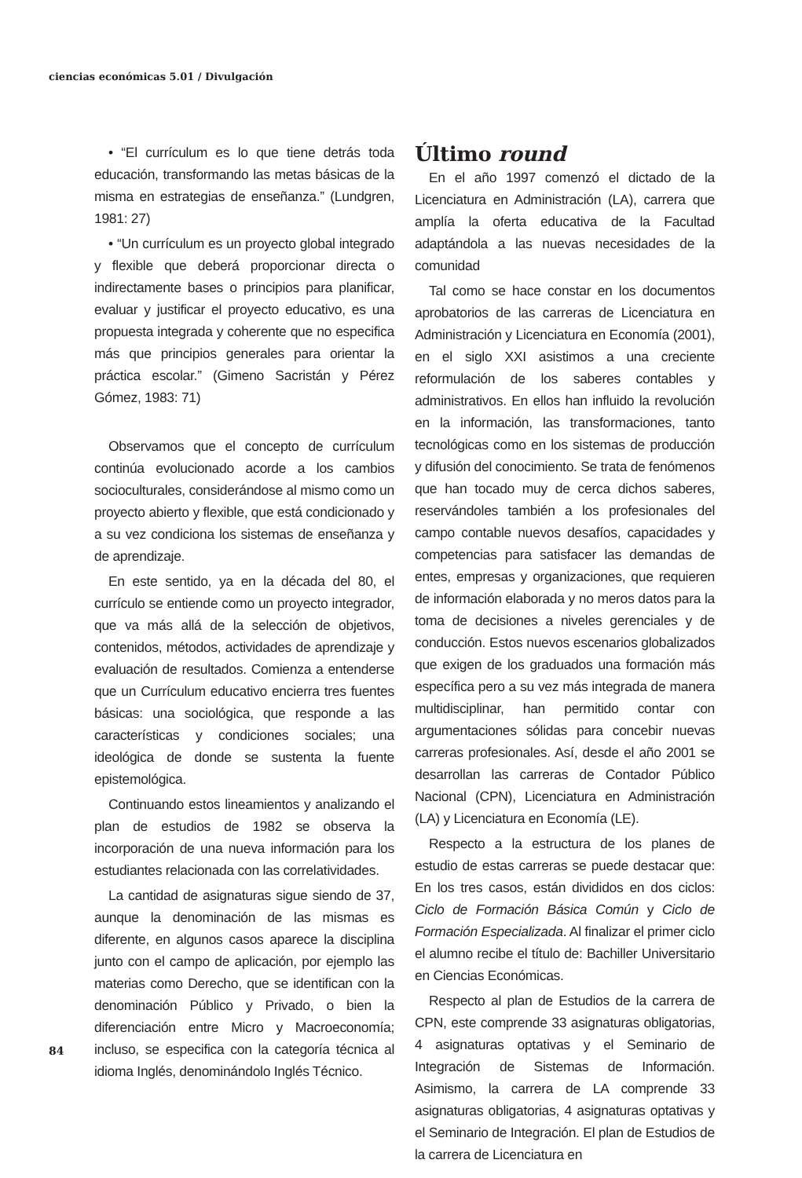ciencias económicas 5.01 / Divulgación
• “El currículum es lo que tiene detrás toda educación, transformando las metas básicas de la misma en estrategias de enseñanza.” (Lundgren, 1981: 27)
• “Un currículum es un proyecto global integrado y flexible que deberá proporcionar directa o indirectamente bases o principios para planificar, evaluar y justificar el proyecto educativo, es una propuesta integrada y coherente que no especifica más que principios generales para orientar la práctica escolar.” (Gimeno Sacristán y Pérez Gómez, 1983: 71)
Observamos que el concepto de currículum continúa evolucionado acorde a los cambios socioculturales, considerándose al mismo como un proyecto abierto y flexible, que está condicionado y a su vez condiciona los sistemas de enseñanza y de aprendizaje.
En este sentido, ya en la década del 80, el currículo se entiende como un proyecto integrador, que va más allá de la selección de objetivos, contenidos, métodos, actividades de aprendizaje y evaluación de resultados. Comienza a entenderse que un Currículum educativo encierra tres fuentes básicas: una sociológica, que responde a las características y condiciones sociales; una ideológica de donde se sustenta la fuente epistemológica.
Continuando estos lineamientos y analizando el plan de estudios de 1982 se observa la incorporación de una nueva información para los estudiantes relacionada con las correlatividades.
La cantidad de asignaturas sigue siendo de 37, aunque la denominación de las mismas es diferente, en algunos casos aparece la disciplina junto con el campo de aplicación, por ejemplo las materias como Derecho, que se identifican con la denominación Público y Privado, o bien la diferenciación entre Micro y Macroeconomía; incluso, se especifica con la categoría técnica al idioma Inglés, denominándolo Inglés Técnico.
Último round
En el año 1997 comenzó el dictado de la Licenciatura en Administración (LA), carrera que amplía la oferta educativa de la Facultad adaptándola a las nuevas necesidades de la comunidad
Tal como se hace constar en los documentos aprobatorios de las carreras de Licenciatura en Administración y Licenciatura en Economía (2001), en el siglo XXI asistimos a una creciente reformulación de los saberes contables y administrativos. En ellos han influido la revolución en la información, las transformaciones, tanto tecnológicas como en los sistemas de producción y difusión del conocimiento. Se trata de fenómenos que han tocado muy de cerca dichos saberes, reservándoles también a los profesionales del campo contable nuevos desafíos, capacidades y competencias para satisfacer las demandas de entes, empresas y organizaciones, que requieren de información elaborada y no meros datos para la toma de decisiones a niveles gerenciales y de conducción. Estos nuevos escenarios globalizados que exigen de los graduados una formación más específica pero a su vez más integrada de manera multidisciplinar, han permitido contar con argumentaciones sólidas para concebir nuevas carreras profesionales. Así, desde el año 2001 se desarrollan las carreras de Contador Público Nacional (CPN), Licenciatura en Administración (LA) y Licenciatura en Economía (LE).
Respecto a la estructura de los planes de estudio de estas carreras se puede destacar que: En los tres casos, están divididos en dos ciclos: Ciclo de Formación Básica Común y Ciclo de Formación Especializada. Al finalizar el primer ciclo el alumno recibe el título de: Bachiller Universitario en Ciencias Económicas.
Respecto al plan de Estudios de la carrera de CPN, este comprende 33 asignaturas obligatorias, 4 asignaturas optativas y el Seminario de Integración de Sistemas de Información. Asimismo, la carrera de LA comprende 33 asignaturas obligatorias, 4 asignaturas optativas y el Seminario de Integración. El plan de Estudios de la carrera de Licenciatura en
84